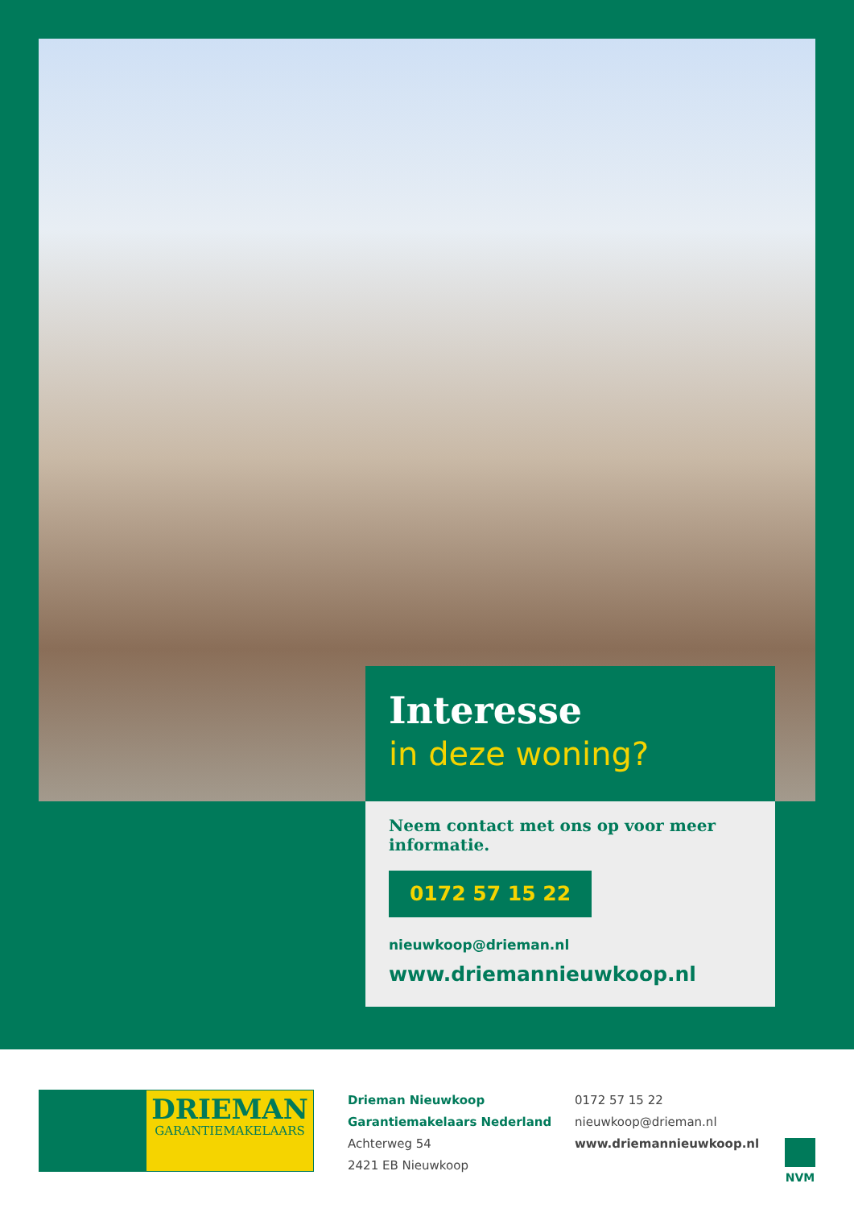Interesse
in deze woning?
Neem contact met ons op voor meer informatie.
0172 57 15 22
nieuwkoop@drieman.nl
www.driemannieuwkoop.nl
DRIEMAN
GARANTIEMAKELAARS
Drieman Nieuwkoop
Garantiemakelaars Nederland
Achterweg 54
2421 EB Nieuwkoop
0172 57 15 22
nieuwkoop@drieman.nl
www.driemannieuwkoop.nl
NVM